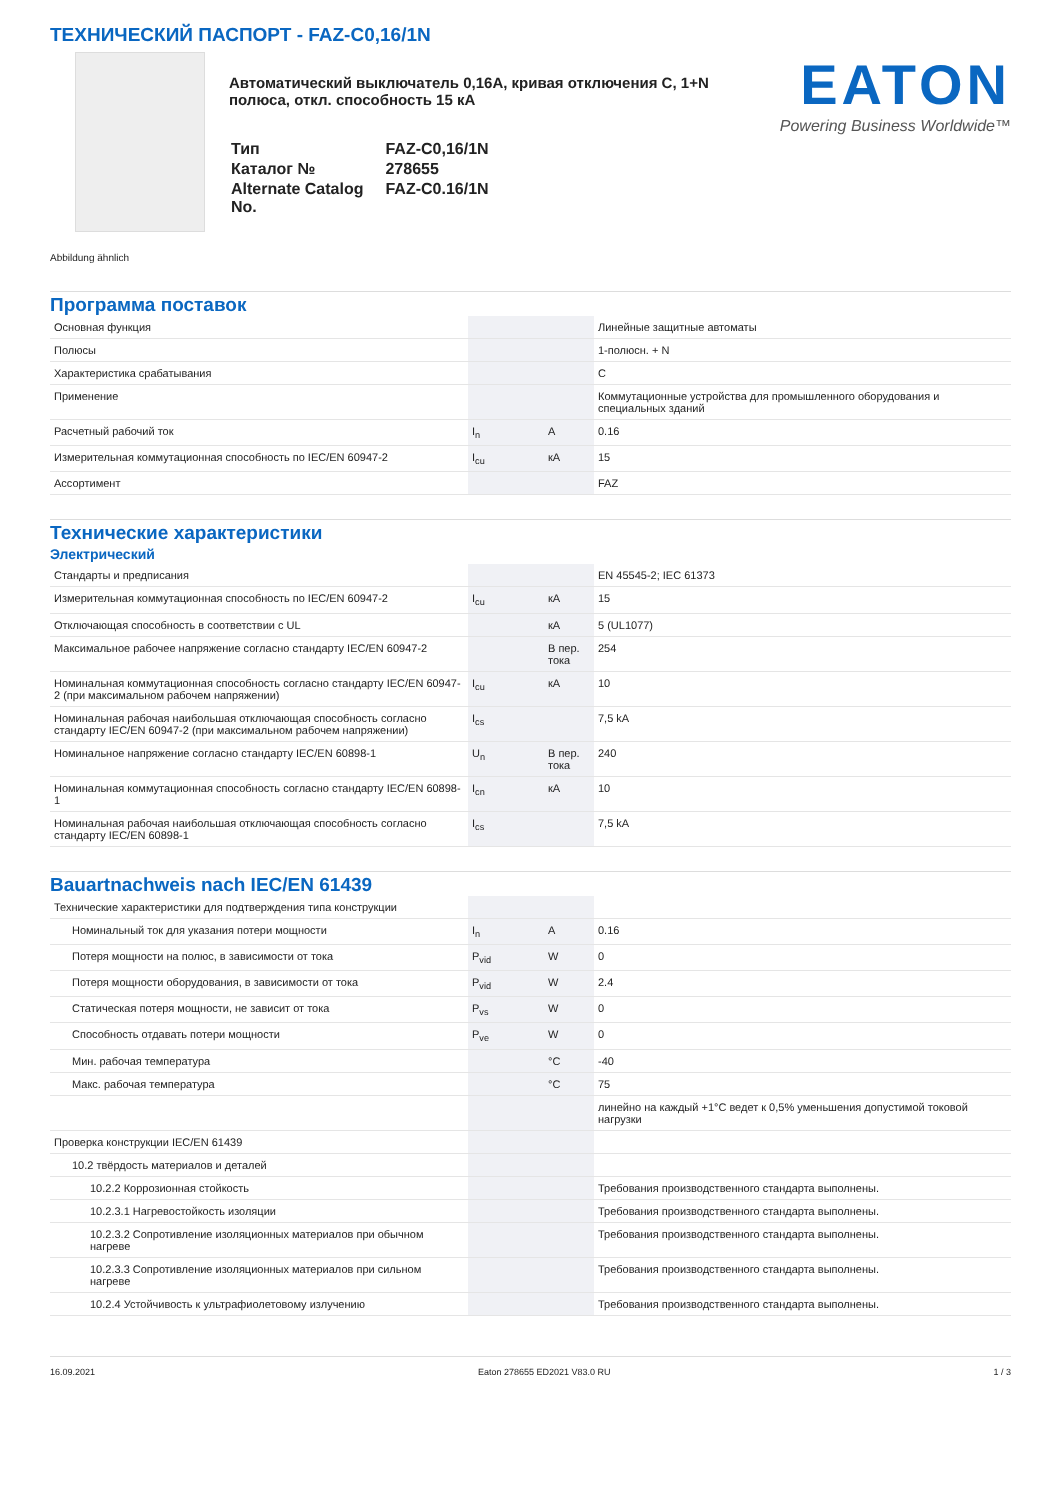ТЕХНИЧЕСКИЙ ПАСПОРТ - FAZ-C0,16/1N
Автоматический выключатель 0,16A, кривая отключения C, 1+N полюса, откл. способность 15 кА
| Тип | FAZ-C0,16/1N |
| Каталог № | 278655 |
| Alternate Catalog No. | FAZ-C0.16/1N |
EATON
Powering Business Worldwide™
Abbildung ähnlich
Программа поставок
| Основная функция | | | Линейные защитные автоматы |
| Полюсы | | | 1-полюсн. + N |
| Характеристика срабатывания | | | C |
| Применение | | | Коммутационные устройства для промышленного оборудования и специальных зданий |
| Расчетный рабочий ток | I<sub>n</sub> | A | 0.16 |
| Измерительная коммутационная способность по IEC/EN 60947-2 | I<sub>cu</sub> | кA | 15 |
| Ассортимент | | | FAZ |
Технические характеристики
Электрический
| Стандарты и предписания | | | EN 45545-2; IEC 61373 |
| Измерительная коммутационная способность по IEC/EN 60947-2 | I<sub>cu</sub> | кA | 15 |
| Отключающая способность в соответствии с UL | | кA | 5 (UL1077) |
| Максимальное рабочее напряжение согласно стандарту IEC/EN 60947-2 | | В пер. тока | 254 |
| Номинальная коммутационная способность согласно стандарту IEC/EN 60947-2 (при максимальном рабочем напряжении) | I<sub>cu</sub> | кA | 10 |
| Номинальная рабочая наибольшая отключающая способность согласно стандарту IEC/EN 60947-2 (при максимальном рабочем напряжении) | I<sub>cs</sub> | | 7,5 kA |
| Номинальное напряжение согласно стандарту IEC/EN 60898-1 | U<sub>n</sub> | В пер. тока | 240 |
| Номинальная коммутационная способность согласно стандарту IEC/EN 60898-1 | I<sub>cn</sub> | кA | 10 |
| Номинальная рабочая наибольшая отключающая способность согласно стандарту IEC/EN 60898-1 | I<sub>cs</sub> | | 7,5 kA |
Bauartnachweis nach IEC/EN 61439
| Технические характеристики для подтверждения типа конструкции | | | |
| Номинальный ток для указания потери мощности | I<sub>n</sub> | A | 0.16 |
| Потеря мощности на полюс, в зависимости от тока | P<sub>vid</sub> | W | 0 |
| Потеря мощности оборудования, в зависимости от тока | P<sub>vid</sub> | W | 2.4 |
| Статическая потеря мощности, не зависит от тока | P<sub>vs</sub> | W | 0 |
| Способность отдавать потери мощности | P<sub>ve</sub> | W | 0 |
| Мин. рабочая температура | | °C | -40 |
| Макс. рабочая температура | | °C | 75 |
| | | | линейно на каждый +1°C ведет к 0,5% уменьшения допустимой токовой нагрузки |
| Проверка конструкции IEC/EN 61439 | | | |
| 10.2 твёрдость материалов и деталей | | | |
| 10.2.2 Коррозионная стойкость | | | Требования производственного стандарта выполнены. |
| 10.2.3.1 Нагревостойкость изоляции | | | Требования производственного стандарта выполнены. |
| 10.2.3.2 Сопротивление изоляционных материалов при обычном нагреве | | | Требования производственного стандарта выполнены. |
| 10.2.3.3 Сопротивление изоляционных материалов при сильном нагреве | | | Требования производственного стандарта выполнены. |
| 10.2.4 Устойчивость к ультрафиолетовому излучению | | | Требования производственного стандарта выполнены. |
16.09.2021 Eaton 278655 ED2021 V83.0 RU 1 / 3